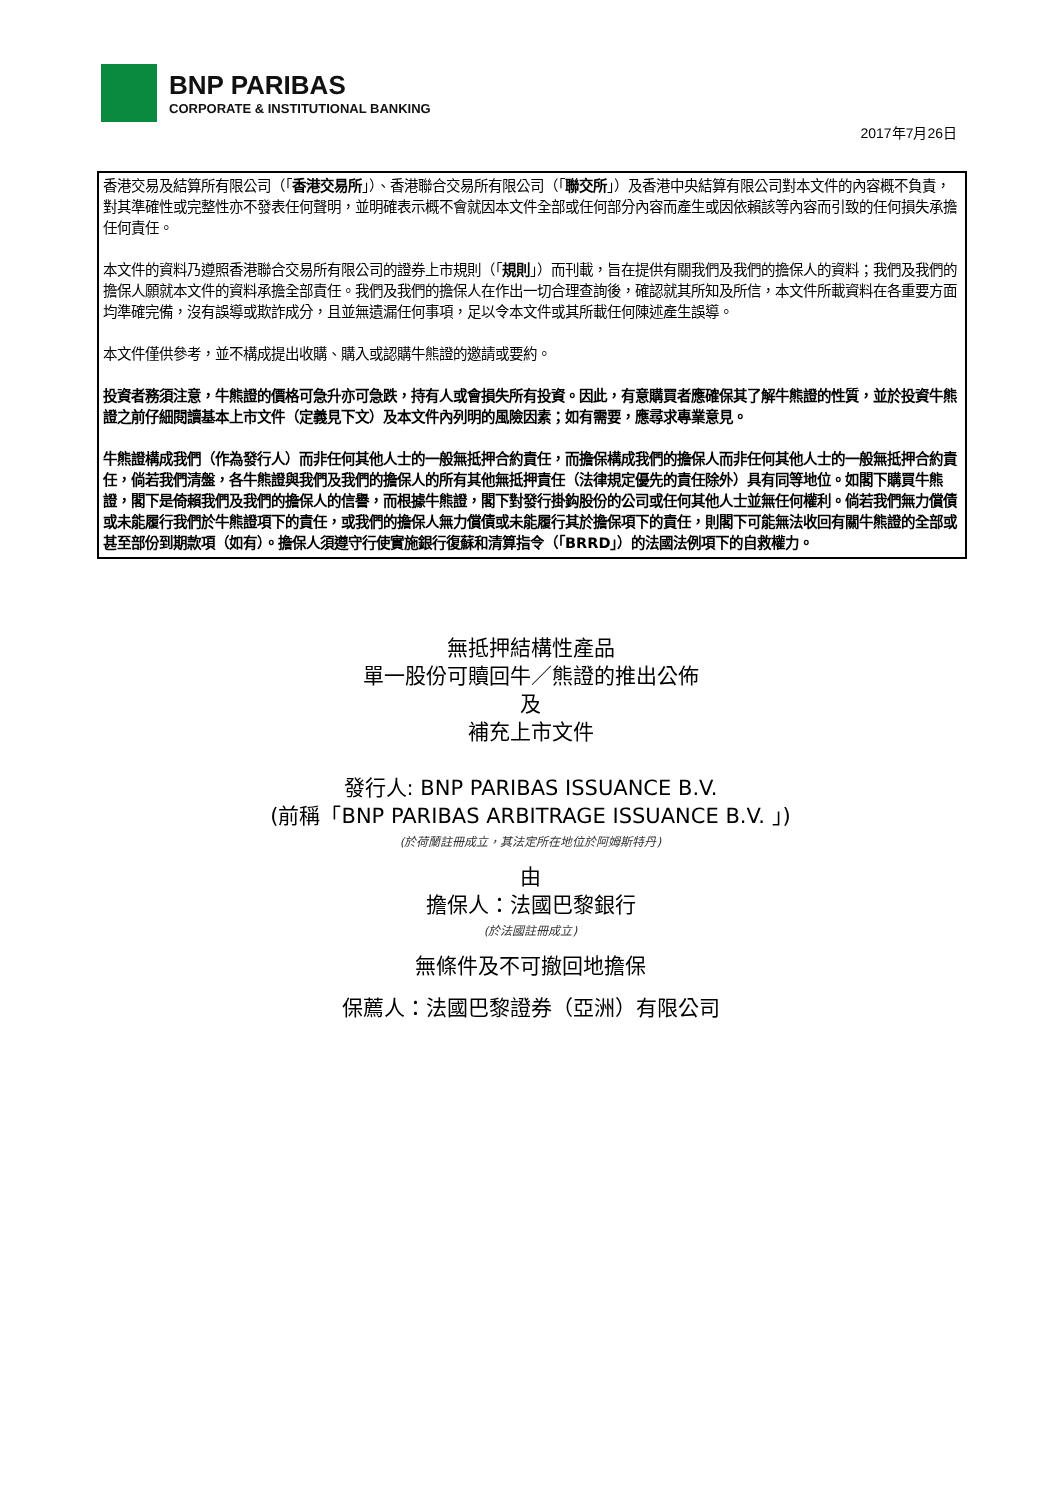BNP PARIBAS
CORPORATE & INSTITUTIONAL BANKING
2017年7月26日
香港交易及結算所有限公司（「香港交易所」）、香港聯合交易所有限公司（「聯交所」）及香港中央結算有限公司對本文件的內容概不負責，對其準確性或完整性亦不發表任何聲明，並明確表示概不會就因本文件全部或任何部分內容而產生或因依賴該等內容而引致的任何損失承擔任何責任。
本文件的資料乃遵照香港聯合交易所有限公司的證券上市規則（「規則」）而刊載，旨在提供有關我們及我們的擔保人的資料；我們及我們的擔保人願就本文件的資料承擔全部責任。我們及我們的擔保人在作出一切合理查詢後，確認就其所知及所信，本文件所載資料在各重要方面均準確完備，沒有誤導或欺詐成分，且並無遺漏任何事項，足以令本文件或其所載任何陳述產生誤導。
本文件僅供參考，並不構成提出收購、購入或認購牛熊證的邀請或要約。
投資者務須注意，牛熊證的價格可急升亦可急跌，持有人或會損失所有投資。因此，有意購買者應確保其了解牛熊證的性質，並於投資牛熊證之前仔細閱讀基本上市文件（定義見下文）及本文件內列明的風險因素；如有需要，應尋求專業意見。
牛熊證構成我們（作為發行人）而非任何其他人士的一般無抵押合約責任，而擔保構成我們的擔保人而非任何其他人士的一般無抵押合約責任，倘若我們清盤，各牛熊證與我們及我們的擔保人的所有其他無抵押責任（法律規定優先的責任除外）具有同等地位。如閣下購買牛熊證，閣下是倚賴我們及我們的擔保人的信譽，而根據牛熊證，閣下對發行掛鈎股份的公司或任何其他人士並無任何權利。倘若我們無力償債或未能履行我們於牛熊證項下的責任，或我們的擔保人無力償債或未能履行其於擔保項下的責任，則閣下可能無法收回有關牛熊證的全部或甚至部份到期款項（如有）。擔保人須遵守行使實施銀行復蘇和清算指令（「BRRD」）的法國法例項下的自救權力。
無抵押結構性產品
單一股份可贖回牛／熊證的推出公佈
及
補充上市文件
發行人: BNP PARIBAS ISSUANCE B.V.
(前稱「BNP PARIBAS ARBITRAGE ISSUANCE B.V. 」)
(於荷蘭註冊成立，其法定所在地位於阿姆斯特丹)
由
擔保人：法國巴黎銀行
(於法國註冊成立)
無條件及不可撤回地擔保
保薦人：法國巴黎證券（亞洲）有限公司